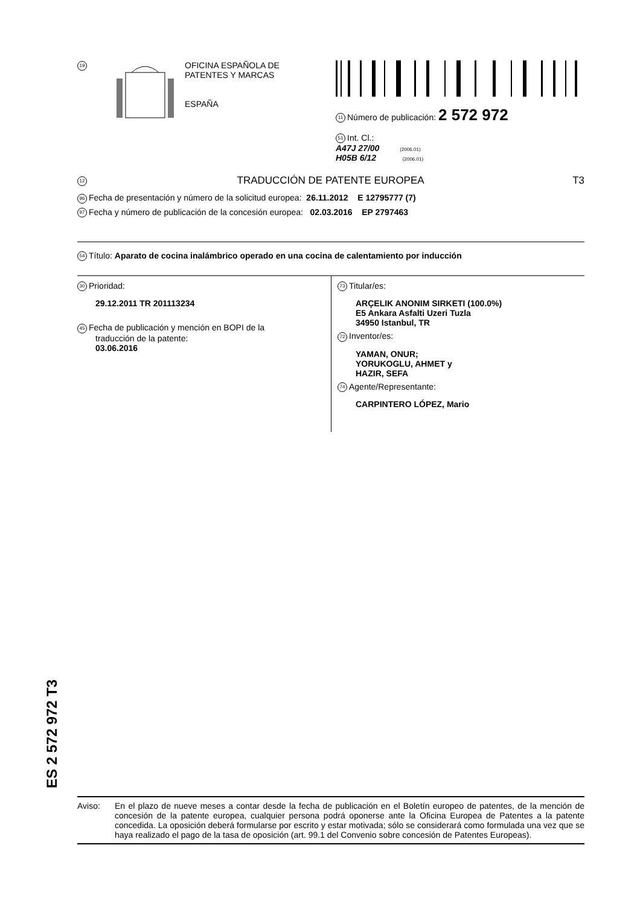19
OFICINA ESPAÑOLA DE
PATENTES Y MARCAS
ESPAÑA
11 Número de publicación: 2 572 972
51 Int. Cl.:
A47J 27/00 (2006.01)
H05B 6/12 (2006.01)
12 TRADUCCIÓN DE PATENTE EUROPEA T3
96 Fecha de presentación y número de la solicitud europea: 26.11.2012 E 12795777 (7)
97 Fecha y número de publicación de la concesión europea: 02.03.2016 EP 2797463
54 Título: Aparato de cocina inalámbrico operado en una cocina de calentamiento por inducción
30 Prioridad:
29.12.2011 TR 201113234
45 Fecha de publicación y mención en BOPI de la
traducción de la patente:
03.06.2016
73 Titular/es:
ARÇELIK ANONIM SIRKETI (100.0%)
E5 Ankara Asfalti Uzeri Tuzla
34950 Istanbul, TR
72 Inventor/es:
YAMAN, ONUR;
YORUKOGLU, AHMET y
HAZIR, SEFA
74 Agente/Representante:
CARPINTERO LÓPEZ, Mario
ES 2 572 972 T3
Aviso: En el plazo de nueve meses a contar desde la fecha de publicación en el Boletín europeo de patentes, de la mención de concesión de la patente europea, cualquier persona podrá oponerse ante la Oficina Europea de Patentes a la patente concedida. La oposición deberá formularse por escrito y estar motivada; sólo se considerará como formulada una vez que se haya realizado el pago de la tasa de oposición (art. 99.1 del Convenio sobre concesión de Patentes Europeas).